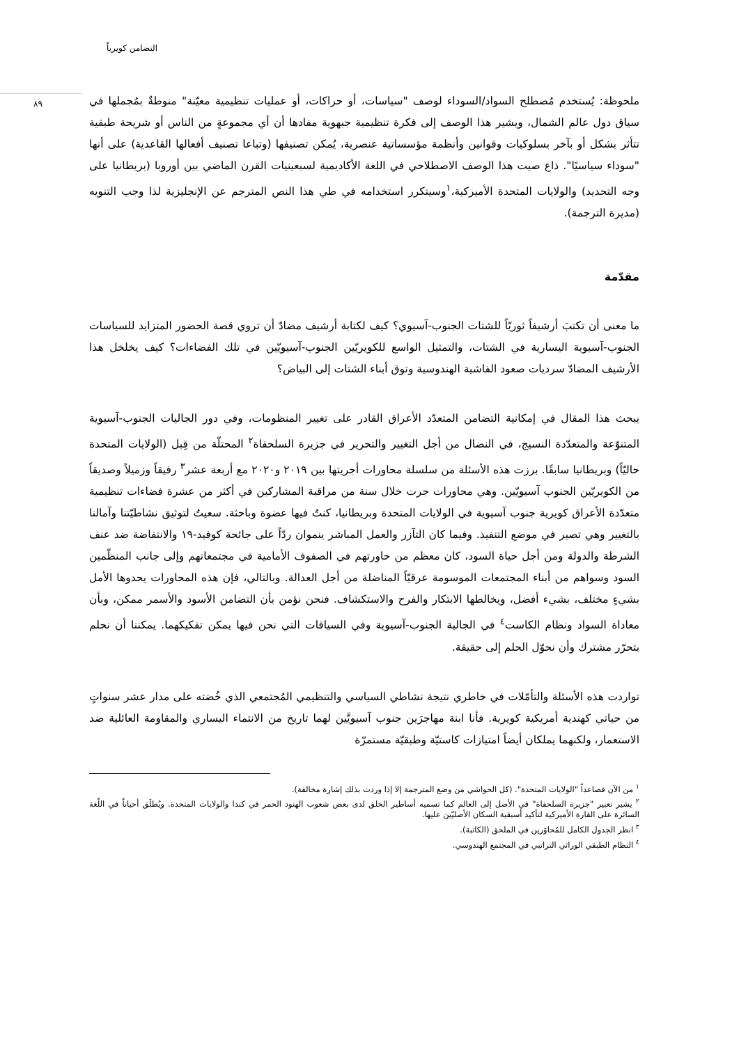التضامن كويرياً
٨٩
ملحوظة: يُستخدم مُصطلح السواد/السوداء لوصف "سياسات، أو حراكات، أو عمليات تنظيمية معيّنة" منوطةٌ بمُجملها في سياق دول عالم الشمال، ويشير هذا الوصف إلى فكرة تنظيمية جبهوية مفادها أن أي مجموعةٍ من الناس أو شريحة طبقية تتأثر بشكل أو بآخر بسلوكيات وقوانين وأنظمة مؤسساتية عنصرية، يُمكن تصنيفها (وتباعا تصنيف أفعالها القاعدية) على أنها "سوداء سياسيًا". ذاع صيت هذا الوصف الاصطلاحي في اللغة الأكاديمية لسبعينيات القرن الماضي بين أوروبا (بريطانيا على وجه التحديد) والولايات المتحدة الأميركية،<sup>١</sup>وسيتكرر استخدامه في طي هذا النص المترجم عن الإنجليزية لذا وجب التنويه (مديرة الترجمة).
مقدّمة
ما معنى أن تكتبَ أرشيفاً ثوريّاً للشتات الجنوب-آسيوي؟ كيف لكتابة أرشيف مضادّ أن تروي قصة الحضور المتزايد للسياسات الجنوب-آسيوية اليسارية في الشتات، والتمثيل الواسع للكويريّين الجنوب-آسيويّين في تلك الفضاءات؟ كيف يخلخل هذا الأرشيف المضادّ سرديات صعود الفاشية الهندوسية وتوق أبناء الشتات إلى البياض؟
يبحث هذا المقال في إمكانية التضامن المتعدّد الأعراق القادر على تغيير المنظومات، وفي دور الجاليات الجنوب-آسيوية المتنوّعة والمتعدّدة النسيج، في النضال من أجل التغيير والتحرير في جزيرة السلحفاة<sup>٢</sup> المحتلّة من قِبل (الولايات المتحدة حاليّاً) وبريطانيا سابقًا. برزت هذه الأسئلة من سلسلة محاورات أجريتها بين ٢٠١٩ و٢٠٢٠ مع أربعة عشر<sup>٣</sup> رفيقاً وزميلاً وصديقاً من الكويريّين الجنوب آسيويّين. وهي محاورات جرت خلال سنة من مراقبة المشاركين في أكثر من عشرة فضاءات تنظيمية متعدّدة الأعراق كويرية جنوب آسيوية في الولايات المتحدة وبريطانيا، كنتُ فيها عضوة وباحثة. سعيتُ لتوثيق نشاطيّتنا وآمالنا بالتغيير وهي تصير في موضع التنفيذ. وفيما كان التآزر والعمل المباشر ينموان ردّاً على جائحة كوفيد-١٩ والانتفاضة ضد عنف الشرطة والدولة ومن أجل حياة السود، كان معظم من حاورتهم في الصفوف الأمامية في مجتمعاتهم وإلى جانب المنظّمين السود وسواهم من أبناء المجتمعات الموسومة عرقيّاً المناضلة من أجل العدالة. وبالتالي، فإن هذه المحاورات يحدوها الأمل بشيءٍ مختلف، بشيء أفضل، ويخالطها الابتكار والفرح والاستكشاف. فنحن نؤمن بأن التضامن الأسود والأسمر ممكن، وبأن معاداة السواد ونظام الكاست<sup>٤</sup> في الجالية الجنوب-آسيوية وفي السياقات التي نحن فيها يمكن تفكيكهما. يمكننا أن نحلم بتحرّر مشترك وأن نحوّل الحلم إلى حقيقة.
تواردت هذه الأسئلة والتأمّلات في خاطري نتيجة نشاطي السياسي والتنظيمي المُجتمعي الذي خُضته على مدار عشر سنواتٍ من حياتي كهندية أمريكية كويرية. فأنا ابنة مهاجرَين جنوب آسيويَّين لهما تاريخ من الانتماء اليساري والمقاومة العائلية ضد الاستعمار، ولكنهما يملكان أيضاً امتيازات كاستيّة وطبقيّة مستمرّة
<sup>١</sup> من الآن فصاعداً "الولايات المتحدة". (كل الحواشي من وضع المترجمة إلا إذا وردت بذلك إشارة مخالفة).
<sup>٢</sup> يشير تعبير "جزيرة السلحفاة" في الأصل إلى العالم كما تسميه أساطير الخلق لدى بعض شعوب الهنود الحمر في كندا والولايات المتحدة. ويُطلَق أحياناً في اللّغة السائرة على القارة الأميركية لتأكيد أسبقية السكان الأصليّين عليها.
<sup>٣</sup> انظر الجدول الكامل للمُحاوَرين في الملحق (الكاتبة).
<sup>٤</sup> النظام الطبقي الوراثي التراتبي في المجتمع الهندوسي.